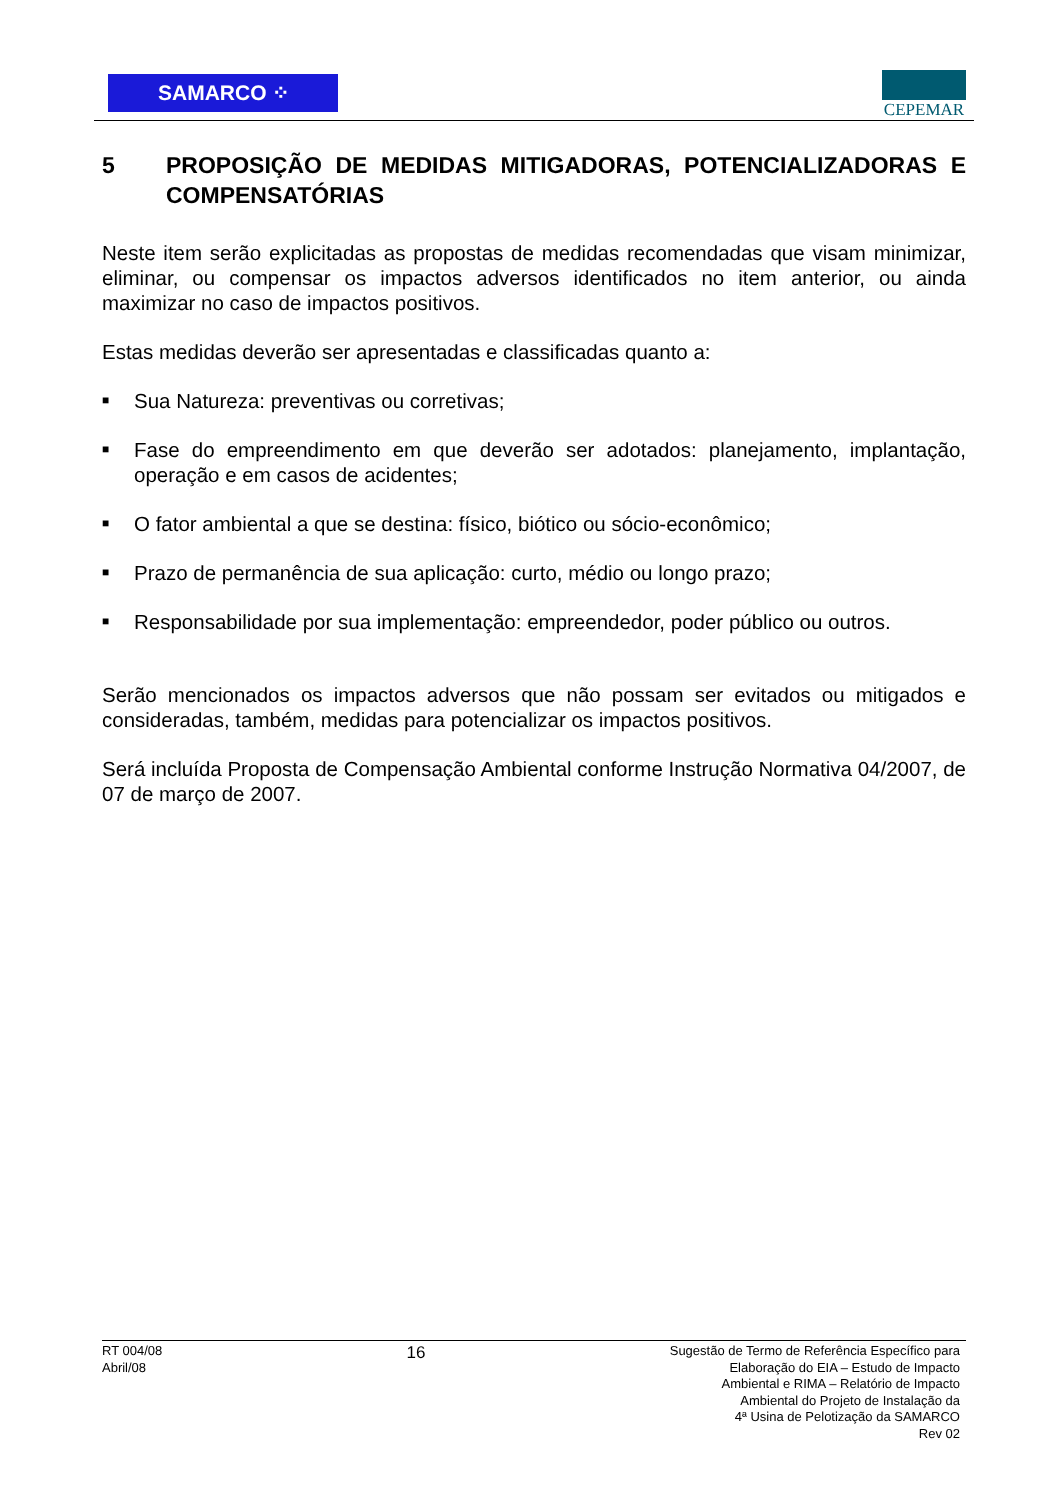SAMARCO ⁘ CEPEMAR
5 PROPOSIÇÃO DE MEDIDAS MITIGADORAS, POTENCIALIZADORAS E COMPENSATÓRIAS
Neste item serão explicitadas as propostas de medidas recomendadas que visam minimizar, eliminar, ou compensar os impactos adversos identificados no item anterior, ou ainda maximizar no caso de impactos positivos.
Estas medidas deverão ser apresentadas e classificadas quanto a:
■ Sua Natureza: preventivas ou corretivas;
■ Fase do empreendimento em que deverão ser adotados: planejamento, implantação, operação e em casos de acidentes;
■ O fator ambiental a que se destina: físico, biótico ou sócio-econômico;
■ Prazo de permanência de sua aplicação: curto, médio ou longo prazo;
■ Responsabilidade por sua implementação: empreendedor, poder público ou outros.
Serão mencionados os impactos adversos que não possam ser evitados ou mitigados e consideradas, também, medidas para potencializar os impactos positivos.
Será incluída Proposta de Compensação Ambiental conforme Instrução Normativa 04/2007, de 07 de março de 2007.
RT 004/08
Abril/08
16
Sugestão de Termo de Referência Específico para
Elaboração do EIA – Estudo de Impacto
Ambiental e RIMA – Relatório de Impacto
Ambiental do Projeto de Instalação da
4ª Usina de Pelotização da SAMARCO
Rev 02